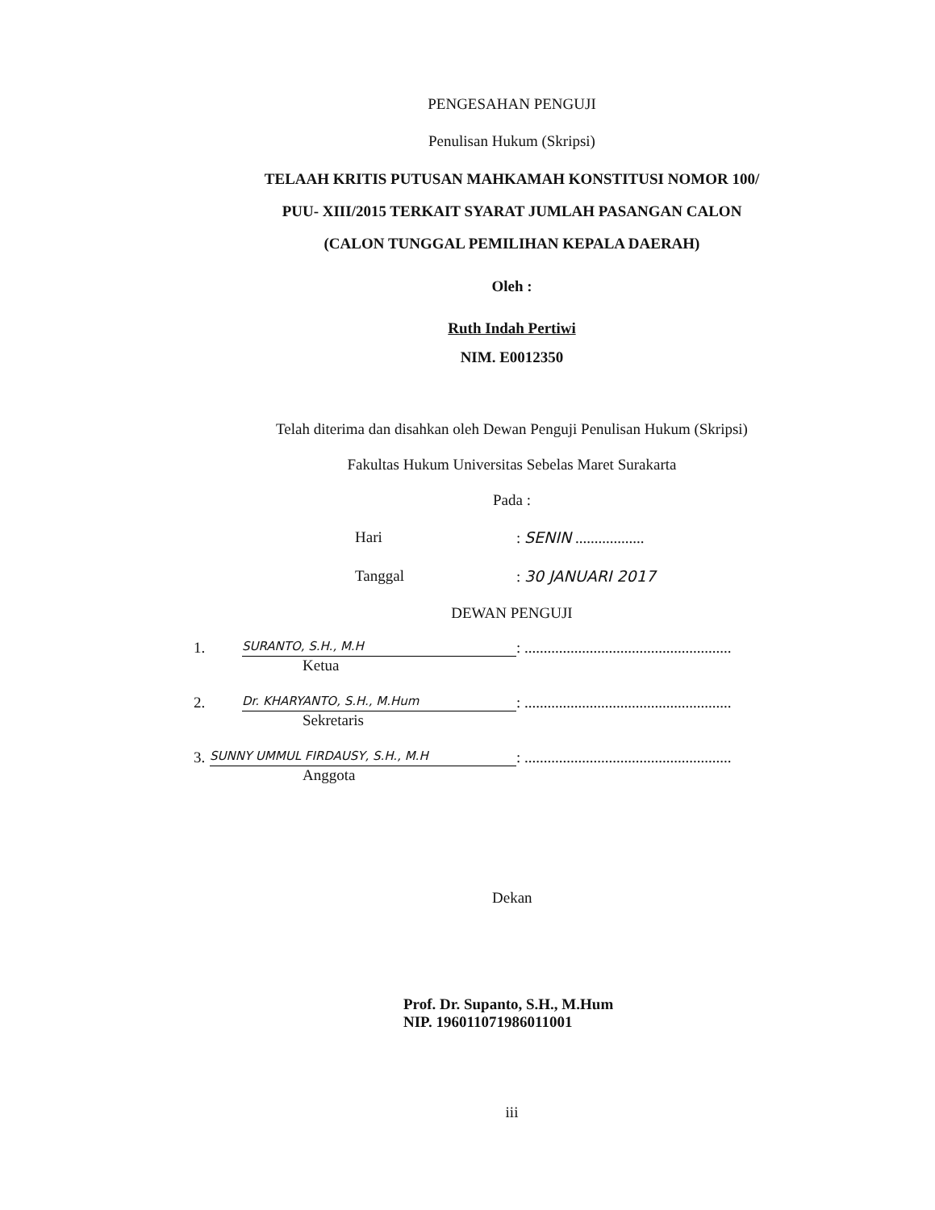PENGESAHAN PENGUJI
Penulisan Hukum (Skripsi)
TELAAH KRITIS PUTUSAN MAHKAMAH KONSTITUSI NOMOR 100/
PUU- XIII/2015 TERKAIT SYARAT JUMLAH PASANGAN CALON
(CALON TUNGGAL PEMILIHAN KEPALA DAERAH)
Oleh :
Ruth Indah Pertiwi
NIM. E0012350
Telah diterima dan disahkan oleh Dewan Penguji Penulisan Hukum (Skripsi)
Fakultas Hukum Universitas Sebelas Maret Surakarta
Pada :
Hari: SENIN ..................
Tanggal: 30 JANUARI 2017
DEWAN PENGUJI
1. SURANTO, S.H., M.H: ......................................................
Ketua
2. Dr. KHARYANTO, S.H., M.Hum: ......................................................
Sekretaris
3. SUNNY UMMUL FIRDAUSY, S.H., M.H: ......................................................
Anggota
Dekan
Prof. Dr. Supanto, S.H., M.Hum
NIP. 196011071986011001
iii